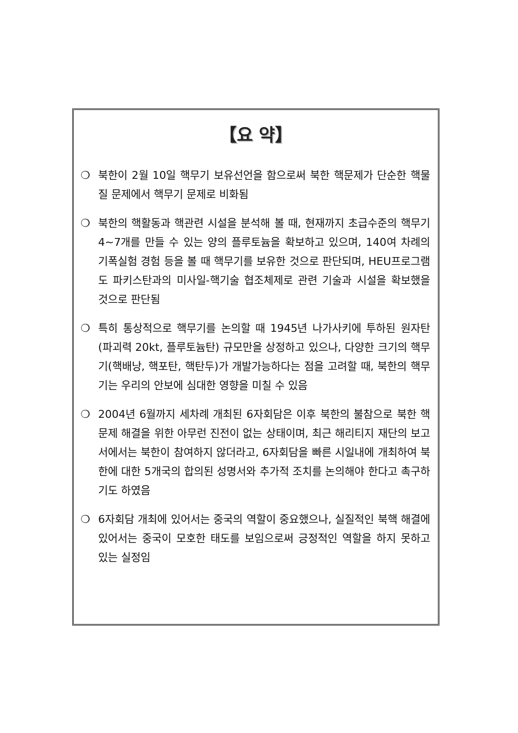【요 약】
❍ 북한이 2월 10일 핵무기 보유선언을 함으로써 북한 핵문제가 단순한 핵물질 문제에서 핵무기 문제로 비화됨
❍ 북한의 핵활동과 핵관련 시설을 분석해 볼 때, 현재까지 초급수준의 핵무기 4~7개를 만들 수 있는 양의 플루토늄을 확보하고 있으며, 140여 차례의 기폭실험 경험 등을 볼 때 핵무기를 보유한 것으로 판단되며, HEU프로그램도 파키스탄과의 미사일-핵기술 협조체제로 관련 기술과 시설을 확보했을 것으로 판단됨
❍ 특히 통상적으로 핵무기를 논의할 때 1945년 나가사키에 투하된 원자탄(파괴력 20kt, 플루토늄탄) 규모만을 상정하고 있으나, 다양한 크기의 핵무기(핵배낭, 핵포탄, 핵탄두)가 개발가능하다는 점을 고려할 때, 북한의 핵무기는 우리의 안보에 심대한 영향을 미칠 수 있음
❍ 2004년 6월까지 세차례 개최된 6자회담은 이후 북한의 불참으로 북한 핵문제 해결을 위한 아무런 진전이 없는 상태이며, 최근 해리티지 재단의 보고서에서는 북한이 참여하지 않더라고, 6자회담을 빠른 시일내에 개최하여 북한에 대한 5개국의 합의된 성명서와 추가적 조치를 논의해야 한다고 촉구하기도 하였음
❍ 6자회담 개최에 있어서는 중국의 역할이 중요했으나, 실질적인 북핵 해결에 있어서는 중국이 모호한 태도를 보임으로써 긍정적인 역할을 하지 못하고 있는 실정임